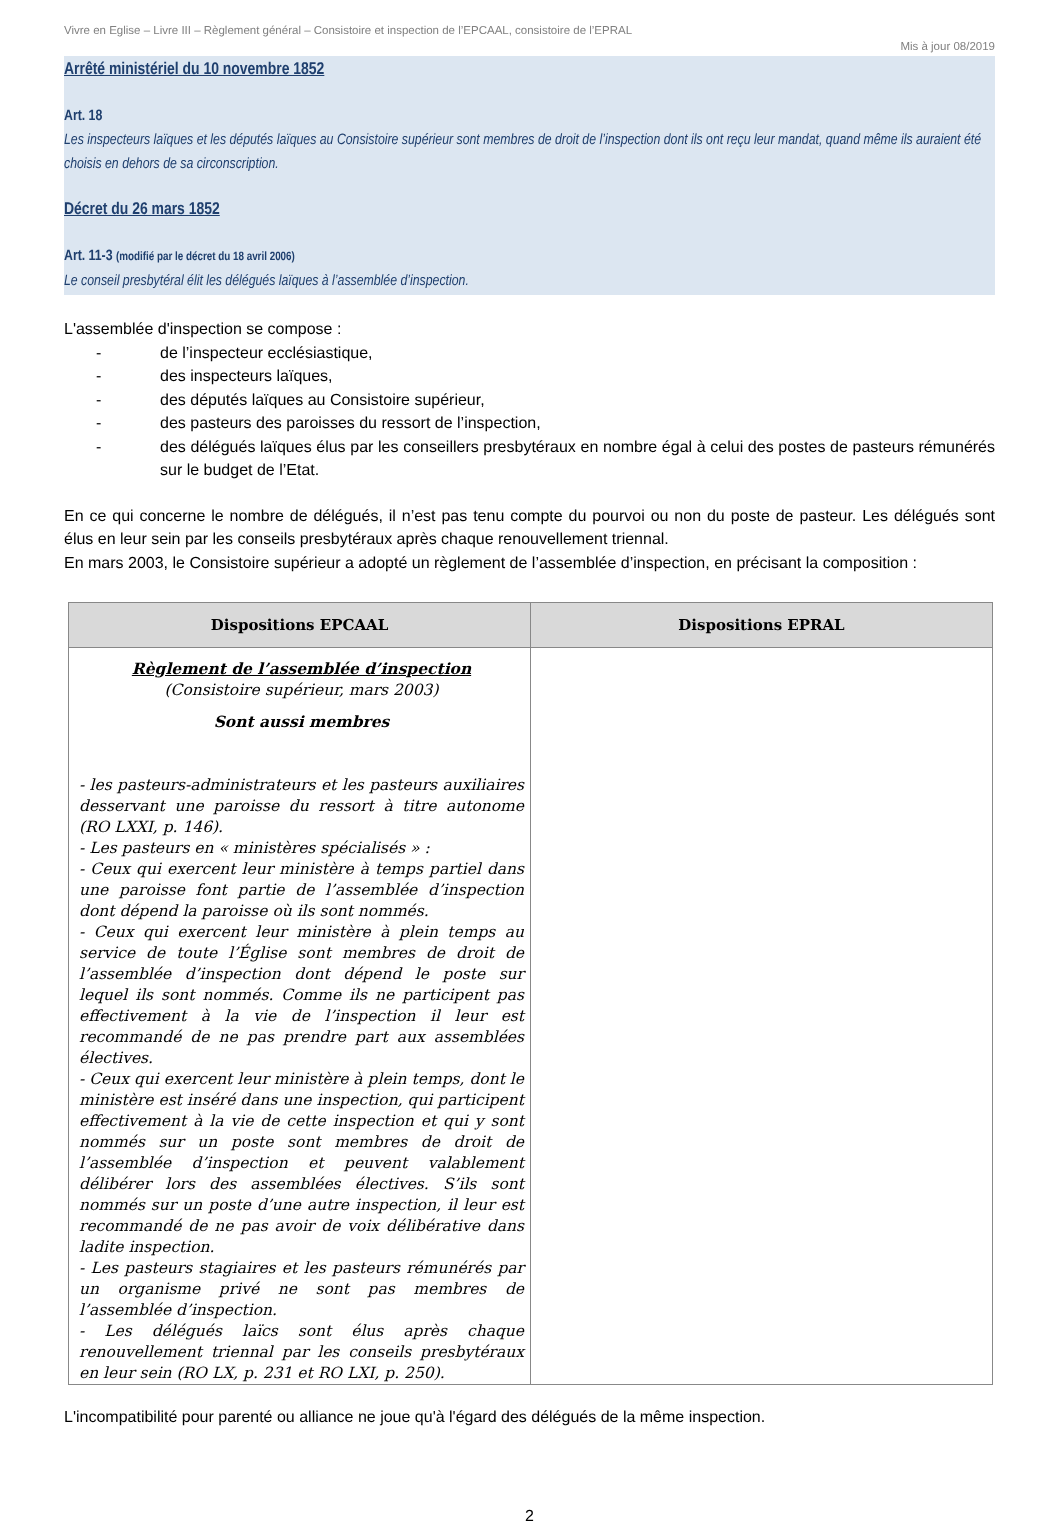Vivre en Eglise – Livre III – Règlement général – Consistoire et inspection de l’EPCAAL, consistoire de l’EPRAL
Mis à jour 08/2019
Arrêté ministériel du 10 novembre 1852
Art. 18
Les inspecteurs laïques et les députés laïques au Consistoire supérieur sont membres de droit de l’inspection dont ils ont reçu leur mandat, quand même ils auraient été choisis en dehors de sa circonscription.
Décret du 26 mars 1852
Art. 11-3 (modifié par le décret du 18 avril 2006)
Le conseil presbytéral élit les délégués laïques à l’assemblée d’inspection.
L'assemblée d'inspection se compose :
- de l’inspecteur ecclésiastique,
- des inspecteurs laïques,
- des députés laïques au Consistoire supérieur,
- des pasteurs des paroisses du ressort de l’inspection,
- des délégués laïques élus par les conseillers presbytéraux en nombre égal à celui des postes de pasteurs rémunérés sur le budget de l’Etat.
En ce qui concerne le nombre de délégués, il n’est pas tenu compte du pourvoi ou non du poste de pasteur. Les délégués sont élus en leur sein par les conseils presbytéraux après chaque renouvellement triennal.
En mars 2003, le Consistoire supérieur a adopté un règlement de l’assemblée d’inspection, en précisant la composition :
| Dispositions EPCAAL | Dispositions EPRAL |
| --- | --- |
| Règlement de l’assemblée d’inspection (Consistoire supérieur, mars 2003) Sont aussi membres - les pasteurs-administrateurs et les pasteurs auxiliaires desservant une paroisse du ressort à titre autonome (RO LXXI, p. 146). - Les pasteurs en « ministères spécialisés » : - Ceux qui exercent leur ministère à temps partiel dans une paroisse font partie de l’assemblée d’inspection dont dépend la paroisse où ils sont nommés. - Ceux qui exercent leur ministère à plein temps au service de toute l’Église sont membres de droit de l’assemblée d’inspection dont dépend le poste sur lequel ils sont nommés. Comme ils ne participent pas effectivement à la vie de l’inspection il leur est recommandé de ne pas prendre part aux assemblées électives. - Ceux qui exercent leur ministère à plein temps, dont le ministère est inséré dans une inspection, qui participent effectivement à la vie de cette inspection et qui y sont nommés sur un poste sont membres de droit de l’assemblée d’inspection et peuvent valablement délibérer lors des assemblées électives. S’ils sont nommés sur un poste d’une autre inspection, il leur est recommandé de ne pas avoir de voix délibérative dans ladite inspection. - Les pasteurs stagiaires et les pasteurs rémunérés par un organisme privé ne sont pas membres de l’assemblée d’inspection. - Les délégués laïcs sont élus après chaque renouvellement triennal par les conseils presbytéraux en leur sein (RO LX, p. 231 et RO LXI, p. 250). | |
L'incompatibilité pour parenté ou alliance ne joue qu'à l'égard des délégués de la même inspection.
2